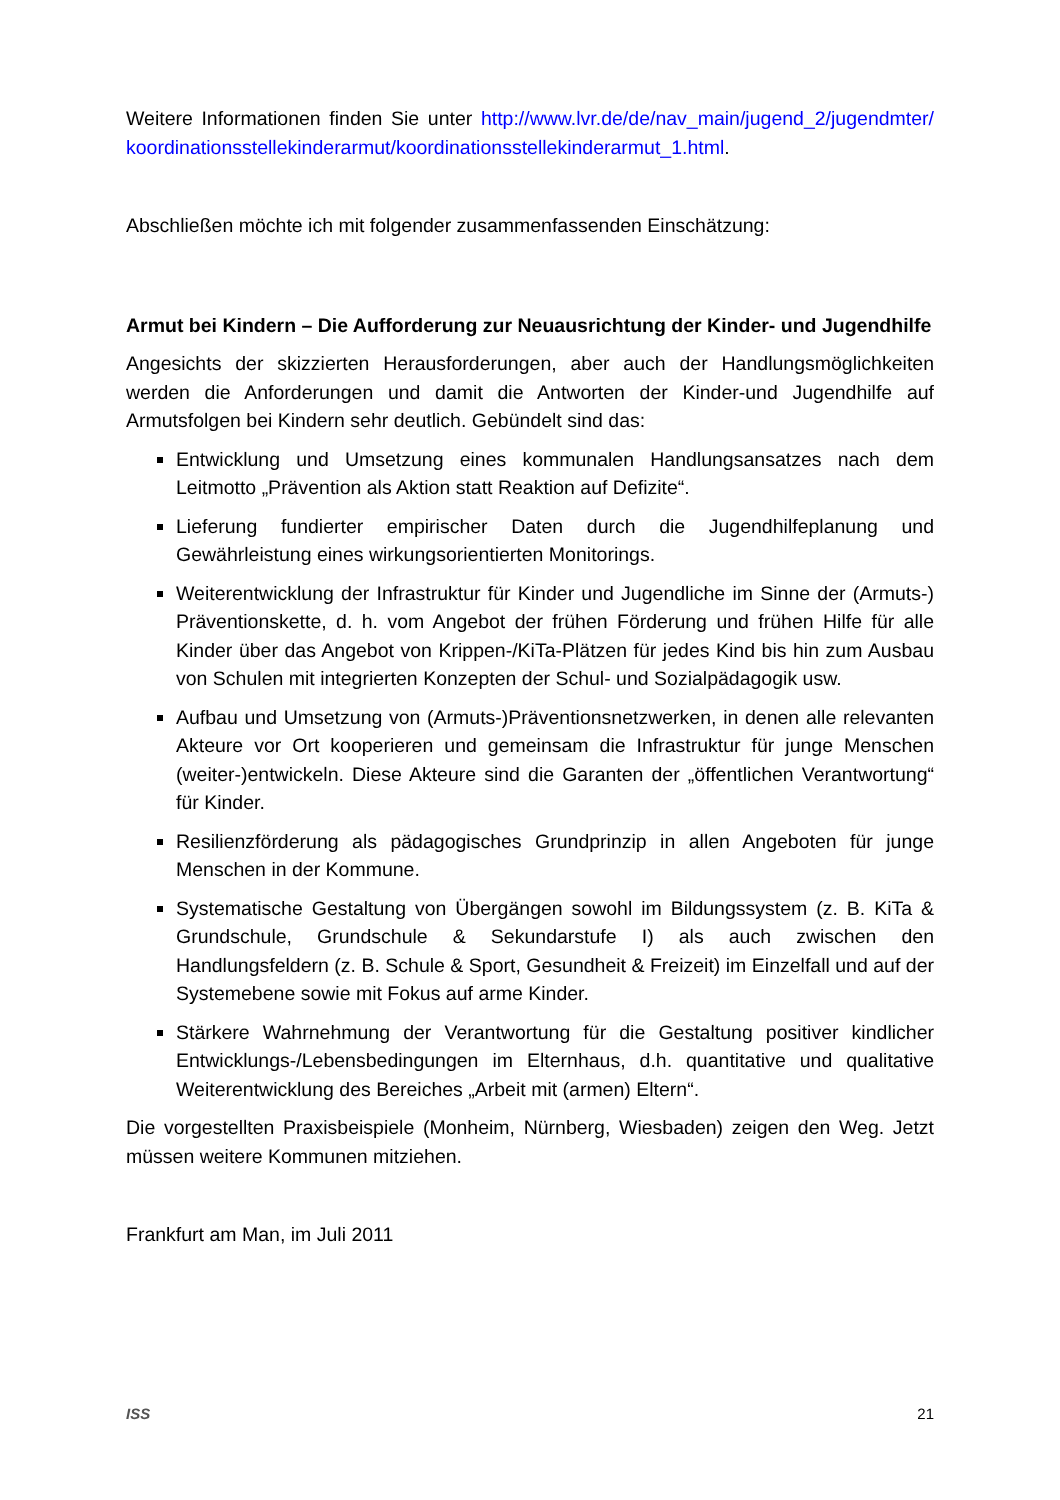Weitere Informationen finden Sie unter http://www.lvr.de/de/nav_main/jugend_2/jugendmter/ koordinationsstellekinderarmut/koordinationsstellekinderarmut_1.html.
Abschließen möchte ich mit folgender zusammenfassenden Einschätzung:
Armut bei Kindern – Die Aufforderung zur Neuausrichtung der Kinder- und Jugendhilfe
Angesichts der skizzierten Herausforderungen, aber auch der Handlungsmöglichkeiten werden die Anforderungen und damit die Antworten der Kinder-und Jugendhilfe auf Armutsfolgen bei Kindern sehr deutlich. Gebündelt sind das:
Entwicklung und Umsetzung eines kommunalen Handlungsansatzes nach dem Leitmotto „Prävention als Aktion statt Reaktion auf Defizite“.
Lieferung fundierter empirischer Daten durch die Jugendhilfeplanung und Gewährleistung eines wirkungsorientierten Monitorings.
Weiterentwicklung der Infrastruktur für Kinder und Jugendliche im Sinne der (Armuts-) Präventionskette, d. h. vom Angebot der frühen Förderung und frühen Hilfe für alle Kinder über das Angebot von Krippen-/KiTa-Plätzen für jedes Kind bis hin zum Ausbau von Schulen mit integrierten Konzepten der Schul- und Sozialpädagogik usw.
Aufbau und Umsetzung von (Armuts-)Präventionsnetzwerken, in denen alle relevanten Akteure vor Ort kooperieren und gemeinsam die Infrastruktur für junge Menschen (weiter-)entwickeln. Diese Akteure sind die Garanten der „öffentlichen Verantwortung“ für Kinder.
Resilienzförderung als pädagogisches Grundprinzip in allen Angeboten für junge Menschen in der Kommune.
Systematische Gestaltung von Übergängen sowohl im Bildungssystem (z. B. KiTa & Grundschule, Grundschule & Sekundarstufe I) als auch zwischen den Handlungsfeldern (z. B. Schule & Sport, Gesundheit & Freizeit) im Einzelfall und auf der Systemebene sowie mit Fokus auf arme Kinder.
Stärkere Wahrnehmung der Verantwortung für die Gestaltung positiver kindlicher Entwicklungs-/Lebensbedingungen im Elternhaus, d.h. quantitative und qualitative Weiterentwicklung des Bereiches „Arbeit mit (armen) Eltern“.
Die vorgestellten Praxisbeispiele (Monheim, Nürnberg, Wiesbaden) zeigen den Weg. Jetzt müssen weitere Kommunen mitziehen.
Frankfurt am Man, im Juli 2011
ISS 21